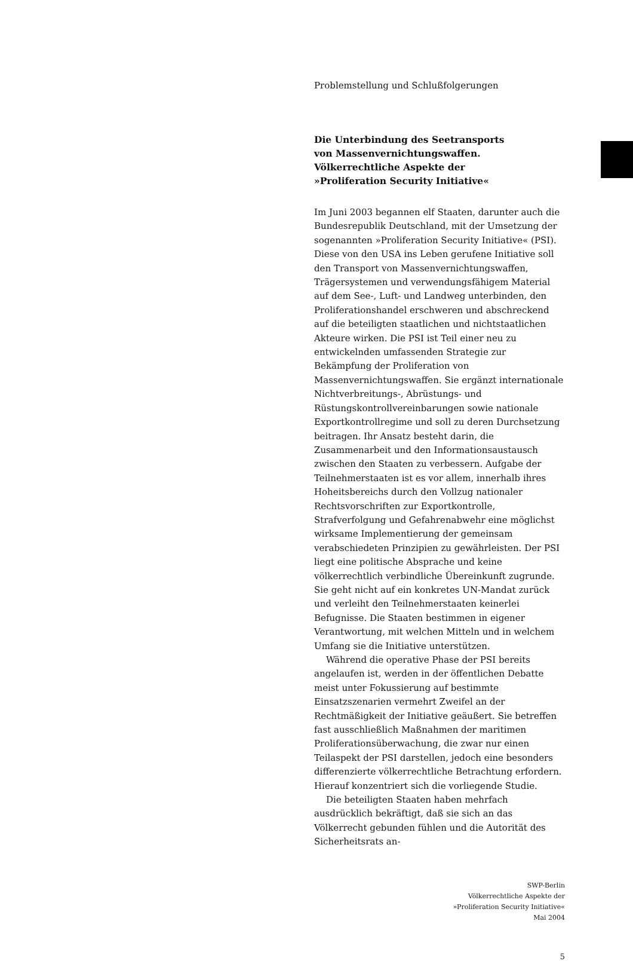Problemstellung und Schlußfolgerungen
Die Unterbindung des Seetransports
von Massenvernichtungswaffen.
Völkerrechtliche Aspekte der
»Proliferation Security Initiative«
Im Juni 2003 begannen elf Staaten, darunter auch die Bundesrepublik Deutschland, mit der Umsetzung der sogenannten »Proliferation Security Initiative« (PSI). Diese von den USA ins Leben gerufene Initiative soll den Transport von Massenvernichtungswaffen, Trägersystemen und verwendungsfähigem Material auf dem See-, Luft- und Landweg unterbinden, den Proliferationshandel erschweren und abschreckend auf die beteiligten staatlichen und nichtstaatlichen Akteure wirken. Die PSI ist Teil einer neu zu entwickelnden umfassenden Strategie zur Bekämpfung der Proliferation von Massenvernichtungswaffen. Sie ergänzt internationale Nichtverbreitungs-, Abrüstungs- und Rüstungskontrollvereinbarungen sowie nationale Exportkontrollregime und soll zu deren Durchsetzung beitragen. Ihr Ansatz besteht darin, die Zusammenarbeit und den Informationsaustausch zwischen den Staaten zu verbessern. Aufgabe der Teilnehmerstaaten ist es vor allem, innerhalb ihres Hoheitsbereichs durch den Vollzug nationaler Rechtsvorschriften zur Exportkontrolle, Strafverfolgung und Gefahrenabwehr eine möglichst wirksame Implementierung der gemeinsam verabschiedeten Prinzipien zu gewährleisten. Der PSI liegt eine politische Absprache und keine völkerrechtlich verbindliche Übereinkunft zugrunde. Sie geht nicht auf ein konkretes UN-Mandat zurück und verleiht den Teilnehmerstaaten keinerlei Befugnisse. Die Staaten bestimmen in eigener Verantwortung, mit welchen Mitteln und in welchem Umfang sie die Initiative unterstützen.
Während die operative Phase der PSI bereits angelaufen ist, werden in der öffentlichen Debatte meist unter Fokussierung auf bestimmte Einsatzszenarien vermehrt Zweifel an der Rechtmäßigkeit der Initiative geäußert. Sie betreffen fast ausschließlich Maßnahmen der maritimen Proliferationsüberwachung, die zwar nur einen Teilaspekt der PSI darstellen, jedoch eine besonders differenzierte völkerrechtliche Betrachtung erfordern. Hierauf konzentriert sich die vorliegende Studie.
Die beteiligten Staaten haben mehrfach ausdrücklich bekräftigt, daß sie sich an das Völkerrecht gebunden fühlen und die Autorität des Sicherheitsrats an-
SWP-Berlin
Völkerrechtliche Aspekte der
»Proliferation Security Initiative«
Mai 2004
5